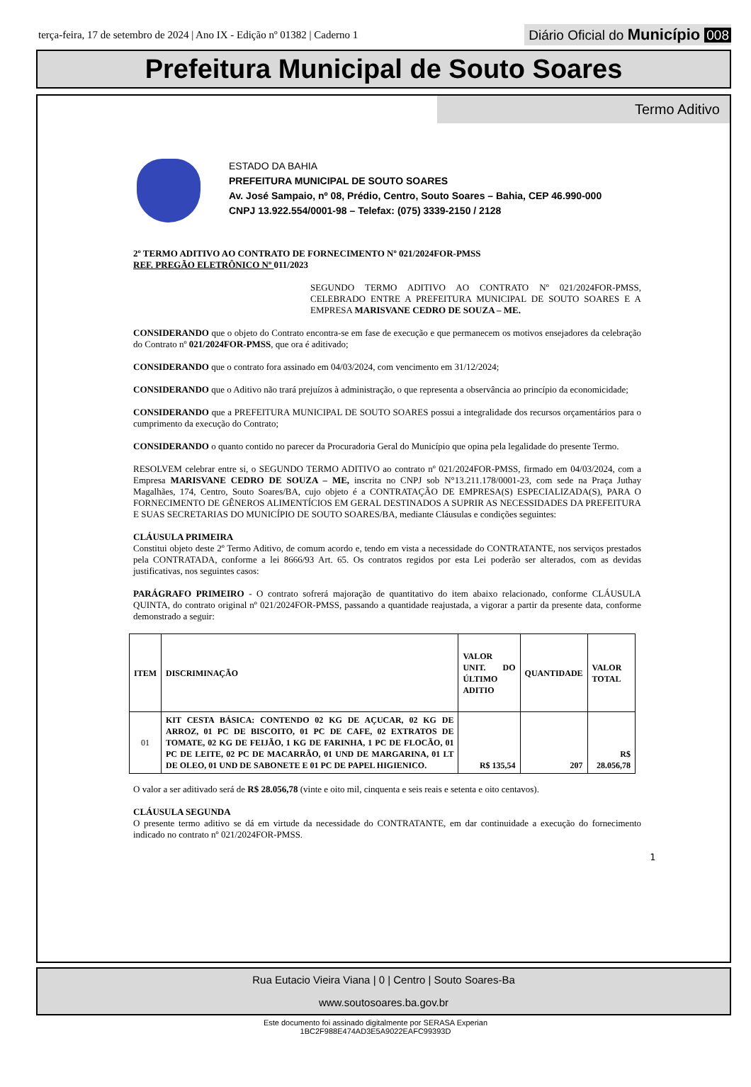terça-feira, 17 de setembro de 2024 | Ano IX - Edição nº 01382 | Caderno 1
Diário Oficial do Município 008
Prefeitura Municipal de Souto Soares
Termo Aditivo
ESTADO DA BAHIA
PREFEITURA MUNICIPAL DE SOUTO SOARES
Av. José Sampaio, nº 08, Prédio, Centro, Souto Soares – Bahia, CEP 46.990-000
CNPJ 13.922.554/0001-98 – Telefax: (075) 3339-2150 / 2128
2º TERMO ADITIVO AO CONTRATO DE FORNECIMENTO Nº 021/2024FOR-PMSS
REF. PREGÃO ELETRÔNICO Nº 011/2023
SEGUNDO TERMO ADITIVO AO CONTRATO Nº 021/2024FOR-PMSS, CELEBRADO ENTRE A PREFEITURA MUNICIPAL DE SOUTO SOARES E A EMPRESA MARISVANE CEDRO DE SOUZA – ME.
CONSIDERANDO que o objeto do Contrato encontra-se em fase de execução e que permanecem os motivos ensejadores da celebração do Contrato nº 021/2024FOR-PMSS, que ora é aditivado;
CONSIDERANDO que o contrato fora assinado em 04/03/2024, com vencimento em 31/12/2024;
CONSIDERANDO que o Aditivo não trará prejuízos à administração, o que representa a observância ao princípio da economicidade;
CONSIDERANDO que a PREFEITURA MUNICIPAL DE SOUTO SOARES possui a integralidade dos recursos orçamentários para o cumprimento da execução do Contrato;
CONSIDERANDO o quanto contido no parecer da Procuradoria Geral do Município que opina pela legalidade do presente Termo.
RESOLVEM celebrar entre si, o SEGUNDO TERMO ADITIVO ao contrato nº 021/2024FOR-PMSS, firmado em 04/03/2024, com a Empresa MARISVANE CEDRO DE SOUZA – ME, inscrita no CNPJ sob N°13.211.178/0001-23, com sede na Praça Juthay Magalhães, 174, Centro, Souto Soares/BA, cujo objeto é a CONTRATAÇÃO DE EMPRESA(S) ESPECIALIZADA(S), PARA O FORNECIMENTO DE GÊNEROS ALIMENTÍCIOS EM GERAL DESTINADOS A SUPRIR AS NECESSIDADES DA PREFEITURA E SUAS SECRETARIAS DO MUNICÍPIO DE SOUTO SOARES/BA, mediante Cláusulas e condições seguintes:
CLÁUSULA PRIMEIRA
Constitui objeto deste 2º Termo Aditivo, de comum acordo e, tendo em vista a necessidade do CONTRATANTE, nos serviços prestados pela CONTRATADA, conforme a lei 8666/93 Art. 65. Os contratos regidos por esta Lei poderão ser alterados, com as devidas justificativas, nos seguintes casos:
PARÁGRAFO PRIMEIRO - O contrato sofrerá majoração de quantitativo do item abaixo relacionado, conforme CLÁUSULA QUINTA, do contrato original nº 021/2024FOR-PMSS, passando a quantidade reajustada, a vigorar a partir da presente data, conforme demonstrado a seguir:
| ITEM | DISCRIMINAÇÃO | VALOR UNIT. DO ÚLTIMO ADITIO | QUANTIDADE | VALOR TOTAL |
| --- | --- | --- | --- | --- |
| 01 | KIT CESTA BÁSICA: CONTENDO 02 KG DE AÇUCAR, 02 KG DE ARROZ, 01 PC DE BISCOITO, 01 PC DE CAFE, 02 EXTRATOS DE TOMATE, 02 KG DE FEIJÃO, 1 KG DE FARINHA, 1 PC DE FLOCÃO, 01 PC DE LEITE, 02 PC DE MACARRÃO, 01 UND DE MARGARINA, 01 LT DE OLEO, 01 UND DE SABONETE E 01 PC DE PAPEL HIGIENICO. | R$ 135,54 | 207 | R$ 28.056,78 |
O valor a ser aditivado será de R$ 28.056,78 (vinte e oito mil, cinquenta e seis reais e setenta e oito centavos).
CLÁUSULA SEGUNDA
O presente termo aditivo se dá em virtude da necessidade do CONTRATANTE, em dar continuidade a execução do fornecimento indicado no contrato nº 021/2024FOR-PMSS.
1
Rua Eutacio Vieira Viana | 0 | Centro | Souto Soares-Ba
www.soutosoares.ba.gov.br
Este documento foi assinado digitalmente por SERASA Experian
1BC2F988E474AD3E5A9022EAFC99393D